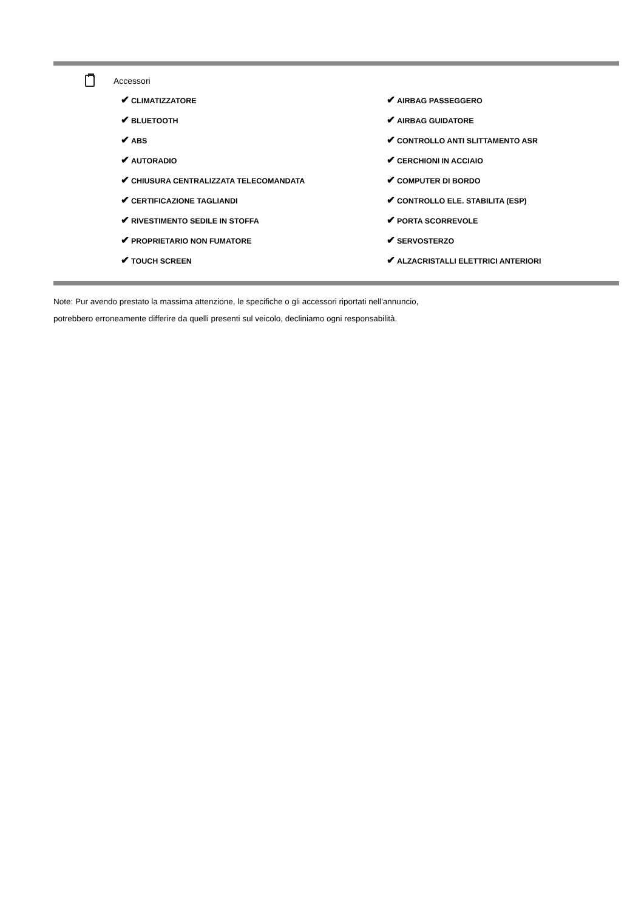Accessori
✔ CLIMATIZZATORE
✔ AIRBAG PASSEGGERO
✔ BLUETOOTH
✔ AIRBAG GUIDATORE
✔ ABS
✔ CONTROLLO ANTI SLITTAMENTO ASR
✔ AUTORADIO
✔ CERCHIONI IN ACCIAIO
✔ CHIUSURA CENTRALIZZATA TELECOMANDATA
✔ COMPUTER DI BORDO
✔ CERTIFICAZIONE TAGLIANDI
✔ CONTROLLO ELE. STABILITA (ESP)
✔ RIVESTIMENTO SEDILE IN STOFFA
✔ PORTA SCORREVOLE
✔ PROPRIETARIO NON FUMATORE
✔ SERVOSTERZO
✔ TOUCH SCREEN
✔ ALZACRISTALLI ELETTRICI ANTERIORI
Note: Pur avendo prestato la massima attenzione, le specifiche o gli accessori riportati nell'annuncio,
potrebbero erroneamente differire da quelli presenti sul veicolo, decliniamo ogni responsabilità.